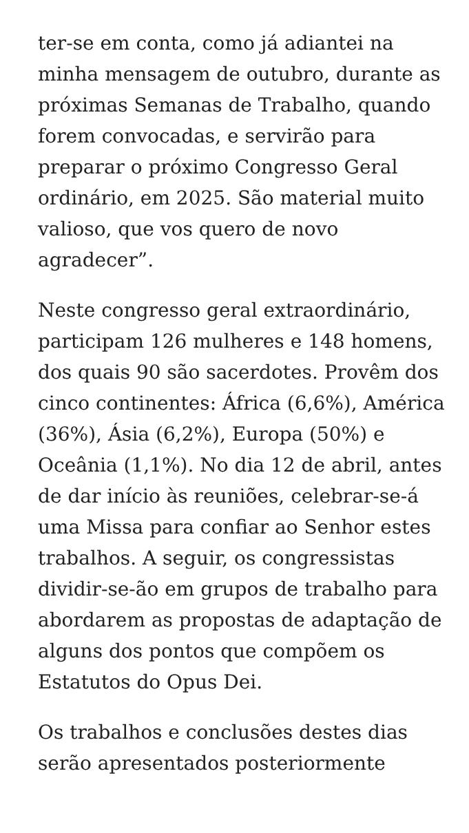ter-se em conta, como já adiantei na minha mensagem de outubro, durante as próximas Semanas de Trabalho, quando forem convocadas, e servirão para preparar o próximo Congresso Geral ordinário, em 2025. São material muito valioso, que vos quero de novo agradecer”.
Neste congresso geral extraordinário, participam 126 mulheres e 148 homens, dos quais 90 são sacerdotes. Provêm dos cinco continentes: África (6,6%), América (36%), Ásia (6,2%), Europa (50%) e Oceânia (1,1%). No dia 12 de abril, antes de dar início às reuniões, celebrar-se-á uma Missa para confiar ao Senhor estes trabalhos. A seguir, os congressistas dividir-se-ão em grupos de trabalho para abordarem as propostas de adaptação de alguns dos pontos que compõem os Estatutos do Opus Dei.
Os trabalhos e conclusões destes dias serão apresentados posteriormente